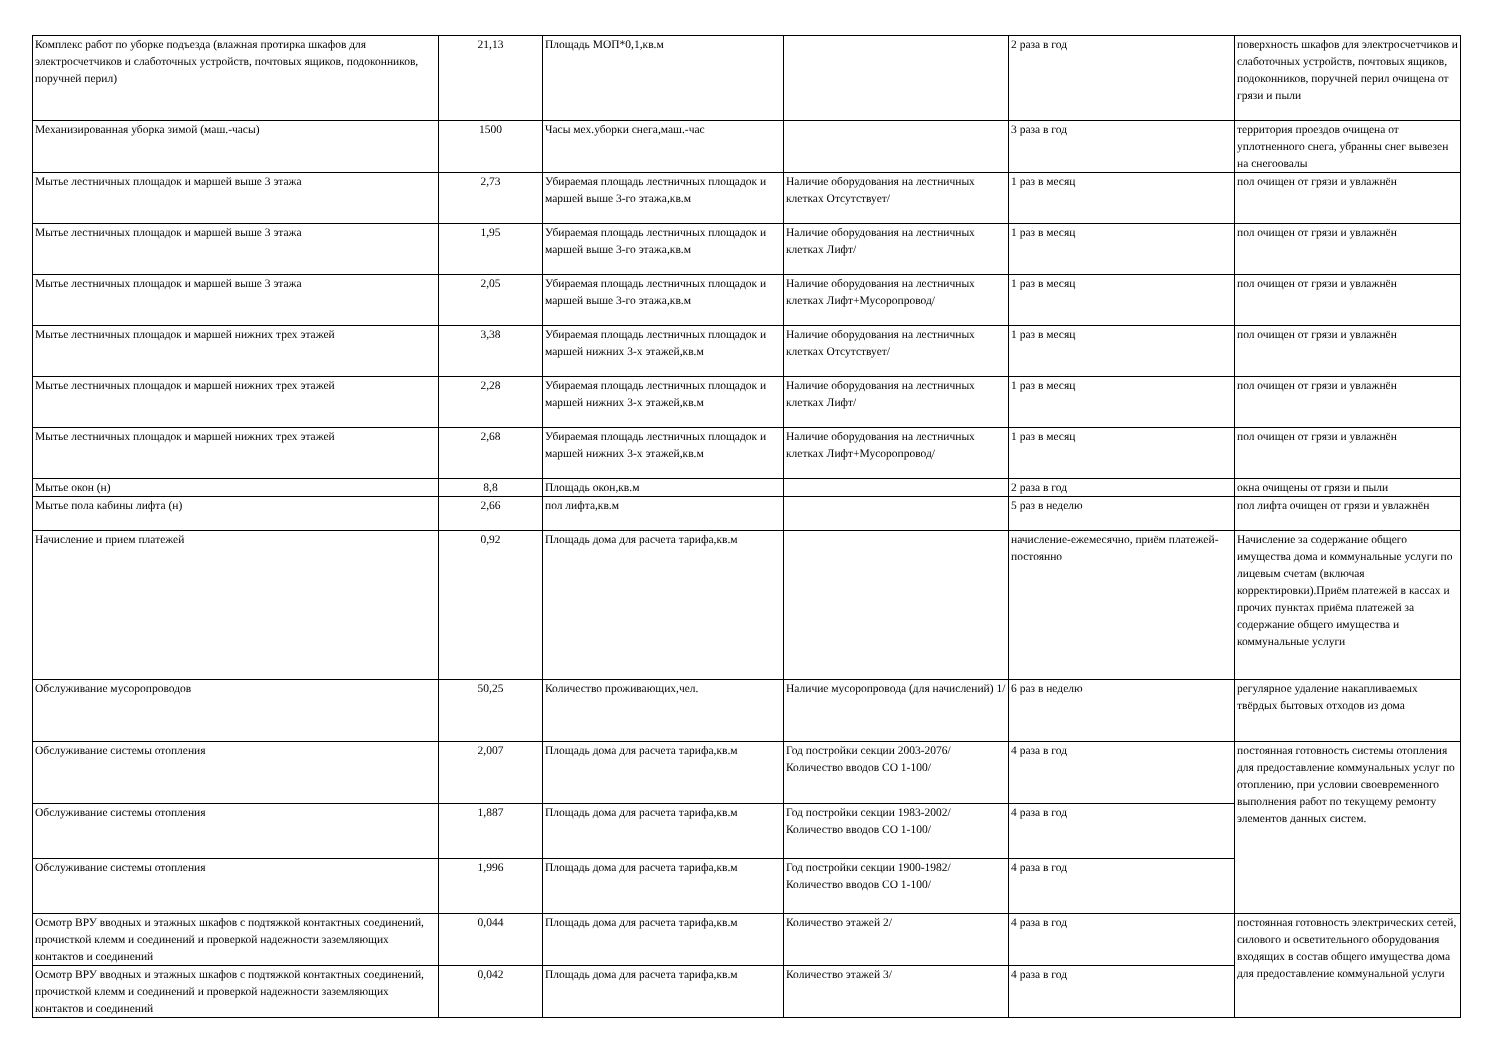| Комплекс работ по уборке подъезда (влажная протирка шкафов для электросчетчиков и слаботочных устройств, почтовых ящиков, подоконников, поручней перил) | 21,13 | Площадь МОП*0,1,кв.м | | 2 раза в год | поверхность шкафов для электросчетчиков и слаботочных устройств, почтовых ящиков, подоконников, поручней перил очищена от грязи и пыли |
| Механизированная уборка зимой (маш.-часы) | 1500 | Часы мех.уборки снега,маш.-час | | 3 раза в год | территория проездов очищена от уплотненного снега, убранны снег вывезен на снегоовалы |
| Мытье лестничных площадок и маршей выше 3 этажа | 2,73 | Убираемая площадь лестничных площадок и маршей выше 3-го этажа,кв.м | Наличие оборудования на лестничных клетках Отсутствует/ | 1 раз в месяц | пол очищен от грязи и увлажнён |
| Мытье лестничных площадок и маршей выше 3 этажа | 1,95 | Убираемая площадь лестничных площадок и маршей выше 3-го этажа,кв.м | Наличие оборудования на лестничных клетках Лифт/ | 1 раз в месяц | пол очищен от грязи и увлажнён |
| Мытье лестничных площадок и маршей выше 3 этажа | 2,05 | Убираемая площадь лестничных площадок и маршей выше 3-го этажа,кв.м | Наличие оборудования на лестничных клетках Лифт+Мусоропровод/ | 1 раз в месяц | пол очищен от грязи и увлажнён |
| Мытье лестничных площадок и маршей нижних трех этажей | 3,38 | Убираемая площадь лестничных площадок и маршей нижних 3-х этажей,кв.м | Наличие оборудования на лестничных клетках Отсутствует/ | 1 раз в месяц | пол очищен от грязи и увлажнён |
| Мытье лестничных площадок и маршей нижних трех этажей | 2,28 | Убираемая площадь лестничных площадок и маршей нижних 3-х этажей,кв.м | Наличие оборудования на лестничных клетках Лифт/ | 1 раз в месяц | пол очищен от грязи и увлажнён |
| Мытье лестничных площадок и маршей нижних трех этажей | 2,68 | Убираемая площадь лестничных площадок и маршей нижних 3-х этажей,кв.м | Наличие оборудования на лестничных клетках Лифт+Мусоропровод/ | 1 раз в месяц | пол очищен от грязи и увлажнён |
| Мытье окон (н) | 8,8 | Площадь окон,кв.м | | 2 раза в год | окна очищены от грязи и пыли |
| Мытье пола кабины лифта (н) | 2,66 | пол лифта,кв.м | | 5 раз в неделю | пол лифта очищен от грязи и увлажнён |
| Начисление и прием платежей | 0,92 | Площадь дома для расчета тарифа,кв.м | | начисление-ежемесячно, приём платежей-постоянно | Начисление за содержание общего имущества дома и коммунальные услуги по лицевым счетам (включая корректировки).Приём платежей в кассах и прочих пунктах приёма платежей за содержание общего имущества и коммунальные услуги |
| Обслуживание мусоропроводов | 50,25 | Количество проживающих,чел. | Наличие мусоропровода (для начислений) 1/ | 6 раз в неделю | регулярное удаление накапливаемых твёрдых бытовых отходов из дома |
| Обслуживание системы отопления | 2,007 | Площадь дома для расчета тарифа,кв.м | Год постройки секции 2003-2076/ Количество вводов СО 1-100/ | 4 раза в год | постоянная готовность системы отопления для предоставление коммунальных услуг по отоплению, при условии своевременного выполнения работ по текущему ремонту элементов данных систем. |
| Обслуживание системы отопления | 1,887 | Площадь дома для расчета тарифа,кв.м | Год постройки секции 1983-2002/ Количество вводов СО 1-100/ | 4 раза в год | |
| Обслуживание системы отопления | 1,996 | Площадь дома для расчета тарифа,кв.м | Год постройки секции 1900-1982/ Количество вводов СО 1-100/ | 4 раза в год | |
| Осмотр ВРУ вводных и этажных шкафов с подтяжкой контактных соединений, прочисткой клемм и соединений и проверкой надежности заземляющих контактов и соединений | 0,044 | Площадь дома для расчета тарифа,кв.м | Количество этажей 2/ | 4 раза в год | постоянная готовность электрических сетей, силового и осветительного оборудования входящих в состав общего имущества дома для предоставление коммунальной услуги |
| Осмотр ВРУ вводных и этажных шкафов с подтяжкой контактных соединений, прочисткой клемм и соединений и проверкой надежности заземляющих контактов и соединений | 0,042 | Площадь дома для расчета тарифа,кв.м | Количество этажей 3/ | 4 раза в год | |